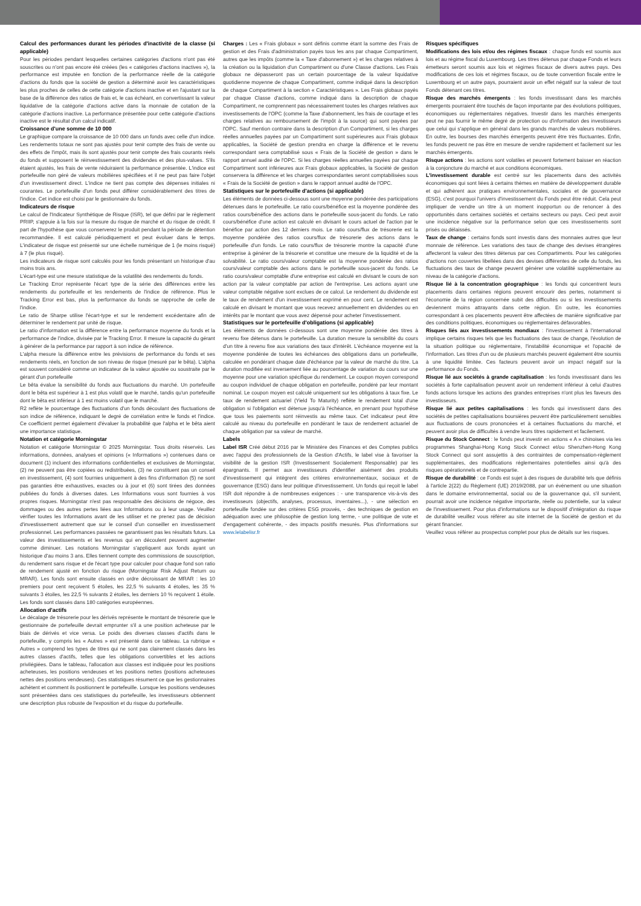Calcul des performances durant les périodes d'inactivité de la classe (si applicable)
Pour les périodes pendant lesquelles certaines catégories d'actions n'ont pas été souscrites ou n'ont pas encore été créées (les « catégories d'actions inactives »), la performance est imputée en fonction de la performance réelle de la catégorie d'actions du fonds que la société de gestion a déterminé avoir les caractéristiques les plus proches de celles de cette catégorie d'actions inactive et en l'ajustant sur la base de la différence des ratios de frais et, le cas échéant, en convertissant la valeur liquidative de la catégorie d'actions active dans la monnaie de cotation de la catégorie d'actions inactive. La performance présentée pour cette catégorie d'actions inactive est le résultat d'un calcul indicatif.
Croissance d'une somme de 10 000
Le graphique compare la croissance de 10 000 dans un fonds avec celle d'un indice. Les rendements totaux ne sont pas ajustés pour tenir compte des frais de vente ou des effets de l'impôt, mais ils sont ajustés pour tenir compte des frais courants réels du fonds et supposent le réinvestissement des dividendes et des plus-values. S'ils étaient ajustés, les frais de vente réduiraient la performance présentée. L'indice est portefeuille non géré de valeurs mobilières spécifiées et il ne peut pas faire l'objet d'un investissement direct. L'indice ne tient pas compte des dépenses initiales ni courantes. Le portefeuille d'un fonds peut différer considérablement des titres de l'indice. Cet indice est choisi par le gestionnaire du fonds.
Indicateurs de risque
Le calcul de l'Indicateur Synthétique de Risque (ISR), tel que défini par le règlement PRIIP, s'appuie à la fois sur la mesure du risque de marché et du risque de crédit. Il part de l'hypothèse que vous conserverez le produit pendant la période de détention recommandée. Il est calculé périodiquement et peut évoluer dans le temps. L'indicateur de risque est présenté sur une échelle numérique de 1 (le moins risqué) à 7 (le plus risqué).
Les indicateurs de risque sont calculés pour les fonds présentant un historique d'au moins trois ans.
L'écart-type est une mesure statistique de la volatilité des rendements du fonds.
Le Tracking Error représente l'écart type de la série des différences entre les rendements du portefeuille et les rendements de l'indice de référence. Plus le Tracking Error est bas, plus la performance du fonds se rapproche de celle de l'indice.
Le ratio de Sharpe utilise l'écart-type et sur le rendement excédentaire afin de déterminer le rendement par unité de risque.
Le ratio d'information est la différence entre la performance moyenne du fonds et la performance de l'indice, divisée par le Tracking Error. Il mesure la capacité du gérant à générer de la performance par rapport à son indice de référence.
L'alpha mesure la différence entre les prévisions de performance du fonds et ses rendements réels, en fonction de son niveau de risque (mesuré par le bêta). L'alpha est souvent considéré comme un indicateur de la valeur ajoutée ou soustraite par le gérant d'un portefeuille
Le bêta évalue la sensibilité du fonds aux fluctuations du marché. Un portefeuille dont le bêta est supérieur à 1 est plus volatil que le marché, tandis qu'un portefeuille dont le bêta est inférieur à 1 est moins volatil que le marché.
R2 reflète le pourcentage des fluctuations d'un fonds découlant des fluctuations de son indice de référence, indiquant le degré de corrélation entre le fonds et l'indice. Ce coefficient permet également d'évaluer la probabilité que l'alpha et le bêta aient une importance statistique.
Notation et catégorie Morningstar
Notation et catégorie Morningstar © 2025 Morningstar. Tous droits réservés. Les informations, données, analyses et opinions (« Informations ») contenues dans ce document (1) incluent des informations confidentielles et exclusives de Morningstar, (2) ne peuvent pas être copiées ou redistribuées, (3) ne constituent pas un conseil en investissement, (4) sont fournies uniquement à des fins d'information (5) ne sont pas garanties être exhaustives, exactes ou à jour et (6) sont tirées des données publiées du fonds à diverses dates. Les Informations vous sont fournies à vos propres risques. Morningstar n'est pas responsable des décisions de négoce, des dommages ou des autres pertes liées aux Informations ou à leur usage. Veuillez vérifier toutes les Informations avant de les utiliser et ne prenez pas de décision d'investissement autrement que sur le conseil d'un conseiller en investissement professionnel. Les performances passées ne garantissent pas les résultats futurs. La valeur des investissements et les revenus qui en découlent peuvent augmenter comme diminuer. Les notations Morningstar s'appliquent aux fonds ayant un historique d'au moins 3 ans. Elles tiennent compte des commissions de souscription, du rendement sans risque et de l'écart type pour calculer pour chaque fond son ratio de rendement ajusté en fonction du risque (Morningstar Risk Adjust Return ou MRAR). Les fonds sont ensuite classés en ordre décroissant de MRAR : les 10 premiers pour cent reçoivent 5 étoiles, les 22,5 % suivants 4 étoiles, les 35 % suivants 3 étoiles, les 22,5 % suivants 2 étoiles, les derniers 10 % reçoivent 1 étoile. Les fonds sont classés dans 180 catégories européennes.
Allocation d'actifs
Le décalage de trésorerie pour les dérivés représente le montant de trésorerie que le gestionnaire de portefeuille devrait emprunter s'il a une position acheteuse par le biais de dérivés et vice versa. Le poids des diverses classes d'actifs dans le portefeuille, y compris les « Autres » est présenté dans ce tableau. La rubrique « Autres » comprend les types de titres qui ne sont pas clairement classés dans les autres classes d'actifs, telles que les obligations convertibles et les actions privilégiées. Dans le tableau, l'allocation aux classes est indiquée pour les positions acheteuses, les positions vendeuses et les positions nettes (positions acheteuses nettes des positions vendeuses). Ces statistiques résument ce que les gestionnaires achètent et comment ils positionnent le portefeuille. Lorsque les positions vendeuses sont présentées dans ces statistiques du portefeuille, les investisseurs obtiennent une description plus robuste de l'exposition et du risque du portefeuille.
Charges : Les « Frais globaux » sont définis comme étant la somme des Frais de gestion et des Frais d'administration payés tous les ans par chaque Compartiment, autres que les impôts (comme la « Taxe d'abonnement ») et les charges relatives à la création ou la liquidation d'un Compartiment ou d'une Classe d'actions. Les Frais globaux ne dépasseront pas un certain pourcentage de la valeur liquidative quotidienne moyenne de chaque Compartiment, comme indiqué dans la description de chaque Compartiment à la section « Caractéristiques ». Les Frais globaux payés par chaque Classe d'actions, comme indiqué dans la description de chaque Compartiment, ne comprennent pas nécessairement toutes les charges relatives aux investissements de l'OPC (comme la Taxe d'abonnement, les frais de courtage et les charges relatives au remboursement de l'impôt à la source) qui sont payées par l'OPC. Sauf mention contraire dans la description d'un Compartiment, si les charges réelles annuelles payées par un Compartiment sont supérieures aux Frais globaux applicables, la Société de gestion prendra en charge la différence et le revenu correspondant sera comptabilisé sous « Frais de la Société de gestion » dans le rapport annuel audité de l'OPC. Si les charges réelles annuelles payées par chaque Compartiment sont inférieures aux Frais globaux applicables, la Société de gestion conservera la différence et les charges correspondantes seront comptabilisées sous « Frais de la Société de gestion » dans le rapport annuel audité de l'OPC.
Statistiques sur le portefeuille d'actions (si applicable)
Les éléments de données ci-dessous sont une moyenne pondérée des participations détenues dans le portefeuille. Le ratio cours/bénéfice est la moyenne pondérée des ratios cours/bénéfice des actions dans le portefeuille sous-jacent du fonds. Le ratio cours/bénéfice d'une action est calculé en divisant le cours actuel de l'action par le bénéfice par action des 12 derniers mois. Le ratio cours/flux de trésorerie est la moyenne pondérée des ratios cours/flux de trésorerie des actions dans le portefeuille d'un fonds. Le ratio cours/flux de trésorerie montre la capacité d'une entreprise à générer de la trésorerie et constitue une mesure de la liquidité et de la solvabilité. Le ratio cours/valeur comptable est la moyenne pondérée des ratios cours/valeur comptable des actions dans le portefeuille sous-jacent du fonds. Le ratio cours/valeur comptable d'une entreprise est calculé en divisant le cours de son action par la valeur comptable par action de l'entreprise. Les actions ayant une valeur comptable négative sont exclues de ce calcul. Le rendement du dividende est le taux de rendement d'un investissement exprimé en pour cent. Le rendement est calculé en divisant le montant que vous recevez annuellement en dividendes ou en intérêts par le montant que vous avez dépensé pour acheter l'investissement.
Statistiques sur le portefeuille d'obligations (si applicable)
Les éléments de données ci-dessous sont une moyenne pondérée des titres à revenu fixe détenus dans le portefeuille. La duration mesure la sensibilité du cours d'un titre à revenu fixe aux variations des taux d'intérêt. L'échéance moyenne est la moyenne pondérée de toutes les échéances des obligations dans un portefeuille, calculée en pondérant chaque date d'échéance par la valeur de marché du titre. La duration modifiée est inversement liée au pourcentage de variation du cours sur une moyenne pour une variation spécifique du rendement. Le coupon moyen correspond au coupon individuel de chaque obligation en portefeuille, pondéré par leur montant nominal. Le coupon moyen est calculé uniquement sur les obligations à taux fixe. Le taux de rendement actuariel (Yield To Maturity) reflète le rendement total d'une obligation si l'obligation est détenue jusqu'à l'échéance, en prenant pour hypothèse que tous les paiements sont réinvestis au même taux. Cet indicateur peut être calculé au niveau du portefeuille en pondérant le taux de rendement actuariel de chaque obligation par sa valeur de marché.
Labels
Label ISR Créé début 2016 par le Ministère des Finances et des Comptes publics avec l'appui des professionnels de la Gestion d'Actifs, le label vise à favoriser la visibilité de la gestion ISR (Investissement Socialement Responsable) par les épargnants. Il permet aux investisseurs d'identifier aisément des produits d'investissement qui intègrent des critères environnementaux, sociaux et de gouvernance (ESG) dans leur politique d'investissement. Un fonds qui reçoit le label ISR doit répondre à de nombreuses exigences : - une transparence vis-à-vis des investisseurs (objectifs, analyses, processus, inventaires...), - une sélection en portefeuille fondée sur des critères ESG prouvés, - des techniques de gestion en adéquation avec une philosophie de gestion long terme, - une politique de vote et d'engagement cohérente, - des impacts positifs mesurés. Plus d'informations sur www.lelabelisr.fr
Risques spécifiques
Modifications des lois et/ou des régimes fiscaux : chaque fonds est soumis aux lois et au régime fiscal du Luxembourg. Les titres détenus par chaque Fonds et leurs émetteurs seront soumis aux lois et régimes fiscaux de divers autres pays. Des modifications de ces lois et régimes fiscaux, ou de toute convention fiscale entre le Luxembourg et un autre pays, pourraient avoir un effet négatif sur la valeur de tout Fonds détenant ces titres.
Risque des marchés émergents : les fonds investissant dans les marchés émergents pourraient être touchés de façon importante par des évolutions politiques, économiques ou réglementaires négatives. Investir dans les marchés émergents peut ne pas fournir le même degré de protection ou d'information des investisseurs que celui qui s'applique en général dans les grands marchés de valeurs mobilières. En outre, les bourses des marchés émergents peuvent être très fluctuantes. Enfin, les fonds peuvent ne pas être en mesure de vendre rapidement et facilement sur les marchés émergents.
Risque actions : les actions sont volatiles et peuvent fortement baisser en réaction à la conjoncture du marché et aux conditions économiques.
L'investissement durable est centré sur les placements dans des activités économiques qui sont liées à certains thèmes en matière de développement durable et qui adhèrent aux pratiques environnementales, sociales et de gouvernance (ESG), c'est pourquoi l'univers d'investissement du Fonds peut être réduit. Cela peut impliquer de vendre un titre à un moment inopportun ou de renoncer à des opportunités dans certaines sociétés et certains secteurs ou pays. Ceci peut avoir une incidence négative sur la performance selon que ces investissements sont prisés ou délaissés.
Taux de change : certains fonds sont investis dans des monnaies autres que leur monnaie de référence. Les variations des taux de change des devises étrangères affecteront la valeur des titres détenus par ces Compartiments. Pour les catégories d'actions non couvertes libellées dans des devises différentes de celle du fonds, les fluctuations des taux de change peuvent générer une volatilité supplémentaire au niveau de la catégorie d'actions.
Risque lié à la concentration géographique : les fonds qui concentrent leurs placements dans certaines régions peuvent encourir des pertes, notamment si l'économie de la région concernée subit des difficultés ou si les investissements deviennent moins attrayants dans cette région. En outre, les économies correspondant à ces placements peuvent être affectées de manière significative par des conditions politiques, économiques ou réglementaires défavorables.
Risques liés aux investissements mondiaux : l'investissement à l'international implique certains risques tels que les fluctuations des taux de change, l'évolution de la situation politique ou réglementaire, l'instabilité économique et l'opacité de l'information. Les titres d'un ou de plusieurs marchés peuvent également être soumis à une liquidité limitée. Ces facteurs peuvent avoir un impact négatif sur la performance du Fonds.
Risque lié aux sociétés à grande capitalisation : les fonds investissant dans les sociétés à forte capitalisation peuvent avoir un rendement inférieur à celui d'autres fonds actions lorsque les actions des grandes entreprises n'ont plus les faveurs des investisseurs.
Risque lié aux petites capitalisations : les fonds qui investissent dans des sociétés de petites capitalisations boursières peuvent être particulièrement sensibles aux fluctuations de cours prononcées et à certaines fluctuations du marché, et peuvent avoir plus de difficultés à vendre leurs titres rapidement et facilement.
Risque du Stock Connect : le fonds peut investir en actions « A » chinoises via les programmes Shanghai-Hong Kong Stock Connect et/ou Shenzhen-Hong Kong Stock Connect qui sont assujettis à des contraintes de compensation-règlement supplémentaires, des modifications réglementaires potentielles ainsi qu'à des risques opérationnels et de contrepartie.
Risque de durabilité : ce Fonds est sujet à des risques de durabilité tels que définis à l'article 2(22) du Règlement (UE) 2019/2088, par un événement ou une situation dans le domaine environnemental, social ou de la gouvernance qui, s'il survient, pourrait avoir une incidence négative importante, réelle ou potentielle, sur la valeur de l'investissement. Pour plus d'informations sur le dispositif d'intégration du risque de durabilité veuillez vous référer au site internet de la Société de gestion et du gérant financier.
Veuillez vous référer au prospectus complet pour plus de détails sur les risques.